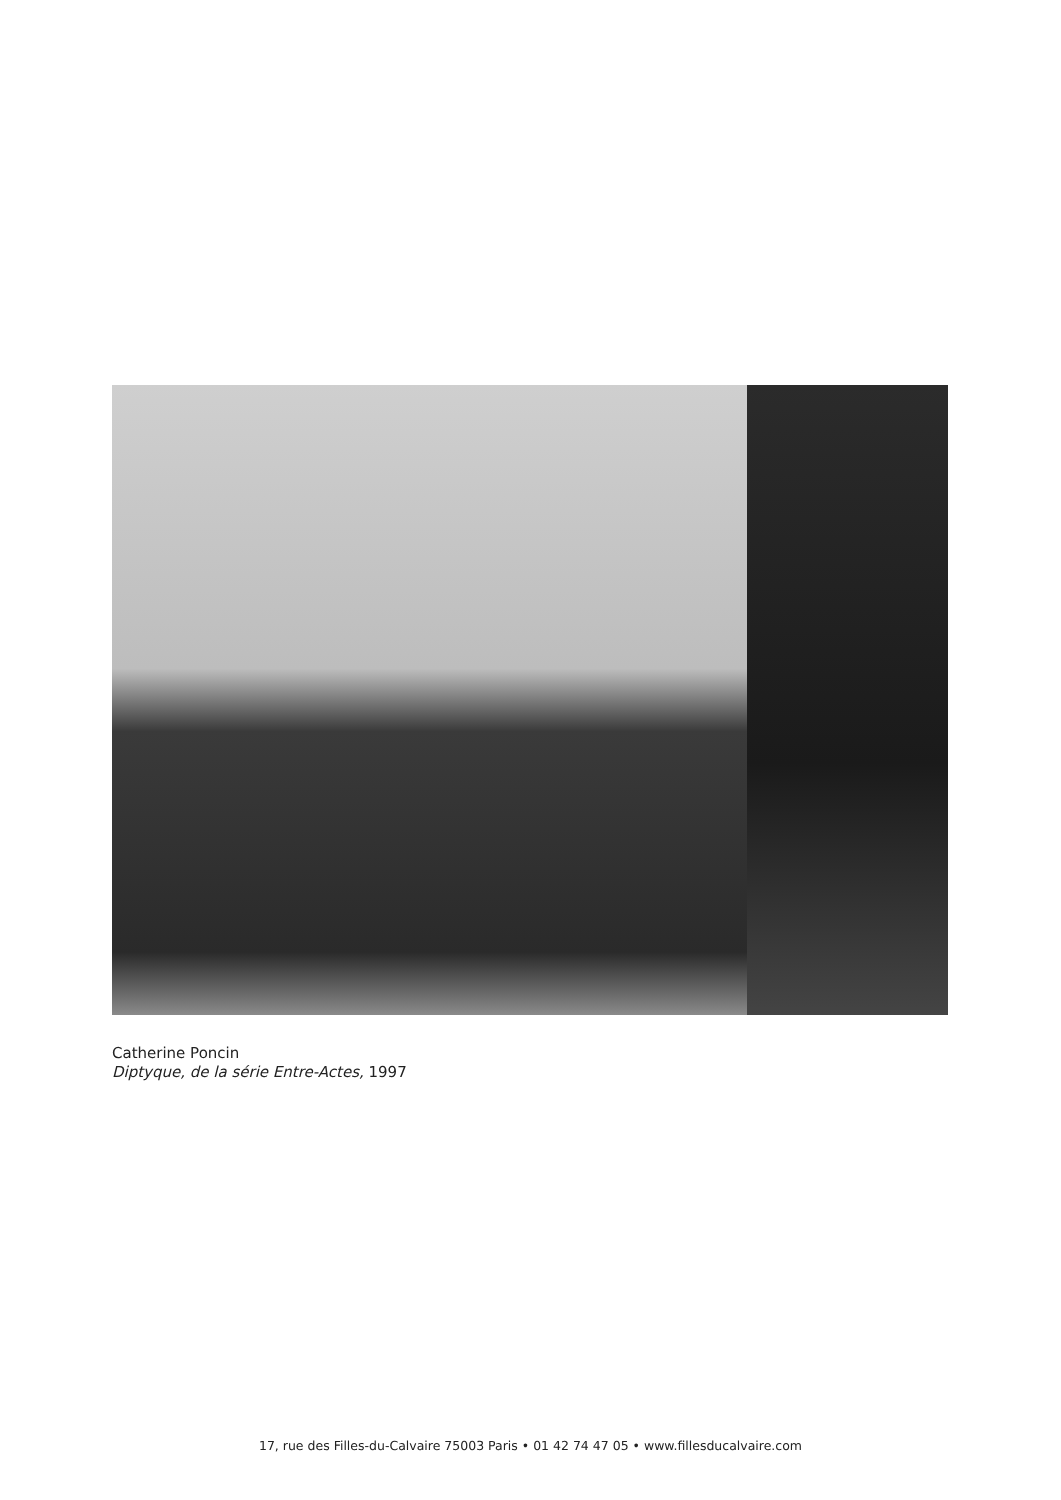Catherine Poncin
Diptyque, de la série Entre-Actes, 1997
17, rue des Filles-du-Calvaire 75003 Paris • 01 42 74 47 05 • www.fillesducalvaire.com